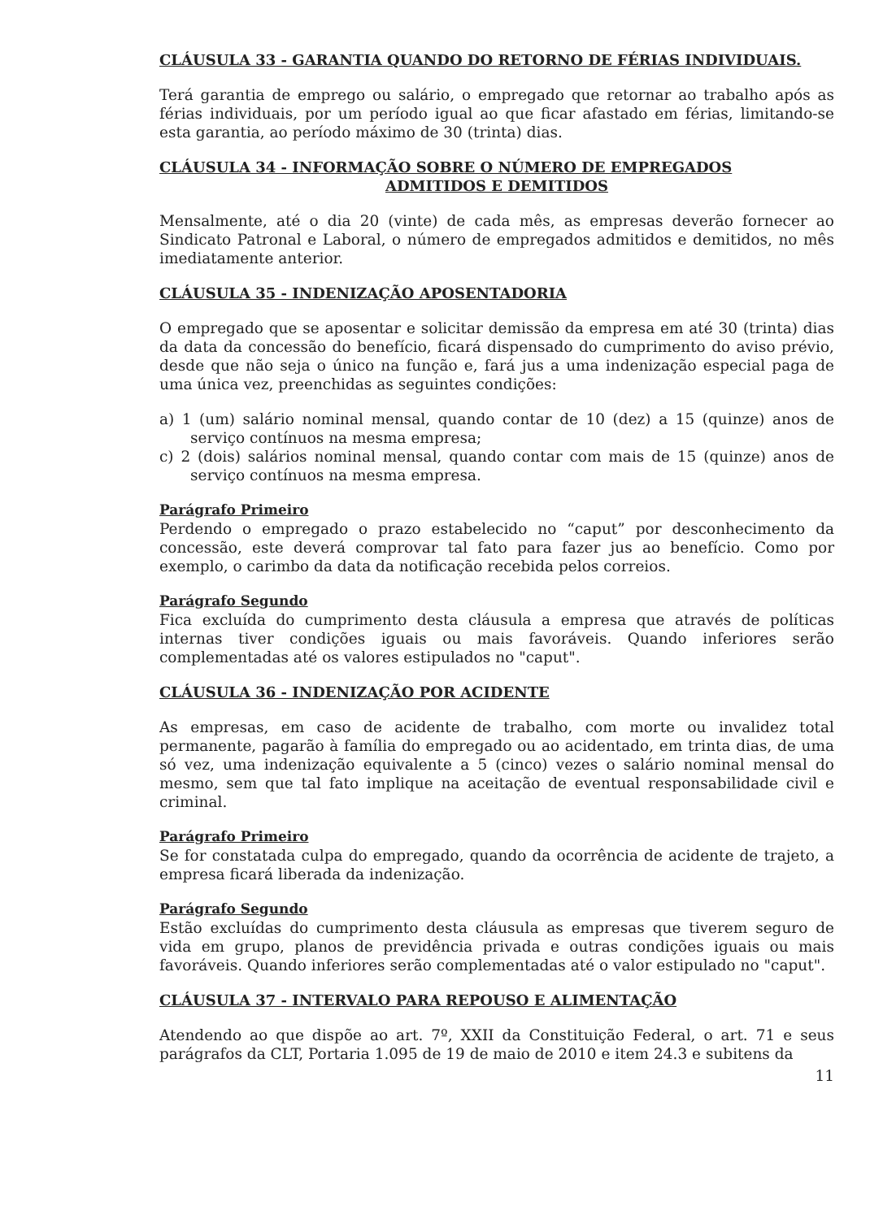CLÁUSULA 33 - GARANTIA QUANDO DO RETORNO DE FÉRIAS INDIVIDUAIS.
Terá garantia de emprego ou salário, o empregado que retornar ao trabalho após as férias individuais, por um período igual ao que ficar afastado em férias, limitando-se esta garantia, ao período máximo de 30 (trinta) dias.
CLÁUSULA 34 - INFORMAÇÃO SOBRE O NÚMERO DE EMPREGADOS
ADMITIDOS E DEMITIDOS
Mensalmente, até o dia 20 (vinte) de cada mês, as empresas deverão fornecer ao Sindicato Patronal e Laboral, o número de empregados admitidos e demitidos, no mês imediatamente anterior.
CLÁUSULA 35 - INDENIZAÇÃO APOSENTADORIA
O empregado que se aposentar e solicitar demissão da empresa em até 30 (trinta) dias da data da concessão do benefício, ficará dispensado do cumprimento do aviso prévio, desde que não seja o único na função e, fará jus a uma indenização especial paga de uma única vez, preenchidas as seguintes condições:
a) 1 (um) salário nominal mensal, quando contar de 10 (dez) a 15 (quinze) anos de serviço contínuos na mesma empresa;
c) 2 (dois) salários nominal mensal, quando contar com mais de 15 (quinze) anos de serviço contínuos na mesma empresa.
Parágrafo Primeiro
Perdendo o empregado o prazo estabelecido no “caput” por desconhecimento da concessão, este deverá comprovar tal fato para fazer jus ao benefício. Como por exemplo, o carimbo da data da notificação recebida pelos correios.
Parágrafo Segundo
Fica excluída do cumprimento desta cláusula a empresa que através de políticas internas tiver condições iguais ou mais favoráveis. Quando inferiores serão complementadas até os valores estipulados no "caput".
CLÁUSULA 36 - INDENIZAÇÃO POR ACIDENTE
As empresas, em caso de acidente de trabalho, com morte ou invalidez total permanente, pagarão à família do empregado ou ao acidentado, em trinta dias, de uma só vez, uma indenização equivalente a 5 (cinco) vezes o salário nominal mensal do mesmo, sem que tal fato implique na aceitação de eventual responsabilidade civil e criminal.
Parágrafo Primeiro
Se for constatada culpa do empregado, quando da ocorrência de acidente de trajeto, a empresa ficará liberada da indenização.
Parágrafo Segundo
Estão excluídas do cumprimento desta cláusula as empresas que tiverem seguro de vida em grupo, planos de previdência privada e outras condições iguais ou mais favoráveis. Quando inferiores serão complementadas até o valor estipulado no "caput".
CLÁUSULA 37 - INTERVALO PARA REPOUSO E ALIMENTAÇÃO
Atendendo ao que dispõe ao art. 7º, XXII da Constituição Federal, o art. 71 e seus parágrafos da CLT, Portaria 1.095 de 19 de maio de 2010 e item 24.3 e subitens da
11